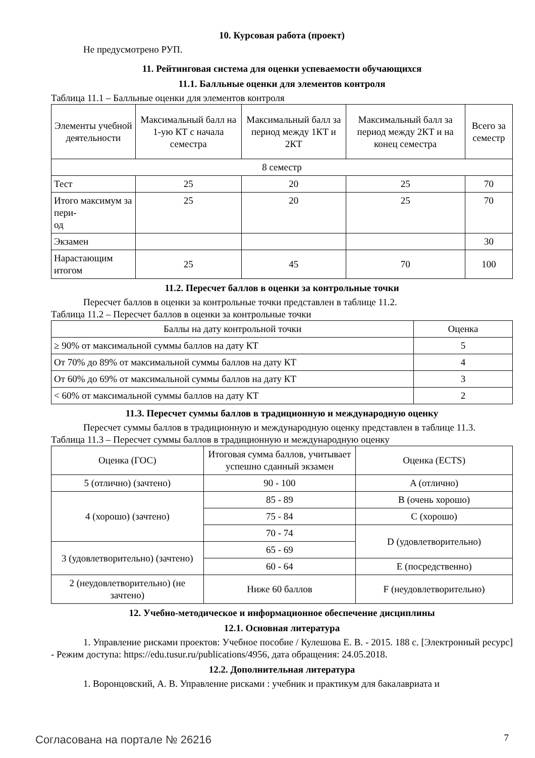10. Курсовая работа (проект)
Не предусмотрено РУП.
11. Рейтинговая система для оценки успеваемости обучающихся
11.1. Балльные оценки для элементов контроля
Таблица 11.1 – Балльные оценки для элементов контроля
| Элементы учебной деятельности | Максимальный балл на 1-ую КТ с начала семестра | Максимальный балл за период между 1КТ и 2КТ | Максимальный балл за период между 2КТ и на конец семестра | Всего за семестр |
| --- | --- | --- | --- | --- |
| 8 семестр | | | | |
| Тест | 25 | 20 | 25 | 70 |
| Итого максимум за пери- од | 25 | 20 | 25 | 70 |
| Экзамен | | | | 30 |
| Нарастающим итогом | 25 | 45 | 70 | 100 |
11.2. Пересчет баллов в оценки за контрольные точки
Пересчет баллов в оценки за контрольные точки представлен в таблице 11.2.
Таблица 11.2 – Пересчет баллов в оценки за контрольные точки
| Баллы на дату контрольной точки | Оценка |
| --- | --- |
| ≥ 90% от максимальной суммы баллов на дату КТ | 5 |
| От 70% до 89% от максимальной суммы баллов на дату КТ | 4 |
| От 60% до 69% от максимальной суммы баллов на дату КТ | 3 |
| < 60% от максимальной суммы баллов на дату КТ | 2 |
11.3. Пересчет суммы баллов в традиционную и международную оценку
Пересчет суммы баллов в традиционную и международную оценку представлен в таблице 11.3.
Таблица 11.3 – Пересчет суммы баллов в традиционную и международную оценку
| Оценка (ГОС) | Итоговая сумма баллов, учитывает успешно сданный экзамен | Оценка (ECTS) |
| --- | --- | --- |
| 5 (отлично) (зачтено) | 90 - 100 | A (отлично) |
| 4 (хорошо) (зачтено) | 85 - 89 | B (очень хорошо) |
| | 75 - 84 | C (хорошо) |
| | 70 - 74 | D (удовлетворительно) |
| 3 (удовлетворительно) (зачтено) | 65 - 69 | |
| | 60 - 64 | E (посредственно) |
| 2 (неудовлетворительно) (не зачтено) | Ниже 60 баллов | F (неудовлетворительно) |
12. Учебно-методическое и информационное обеспечение дисциплины
12.1. Основная литература
1. Управление рисками проектов: Учебное пособие / Кулешова Е. В. - 2015. 188 с. [Электронный ресурс] - Режим доступа: https://edu.tusur.ru/publications/4956, дата обращения: 24.05.2018.
12.2. Дополнительная литература
1. Воронцовский, А. В. Управление рисками : учебник и практикум для бакалавриата и
Согласована на портале № 26216 7